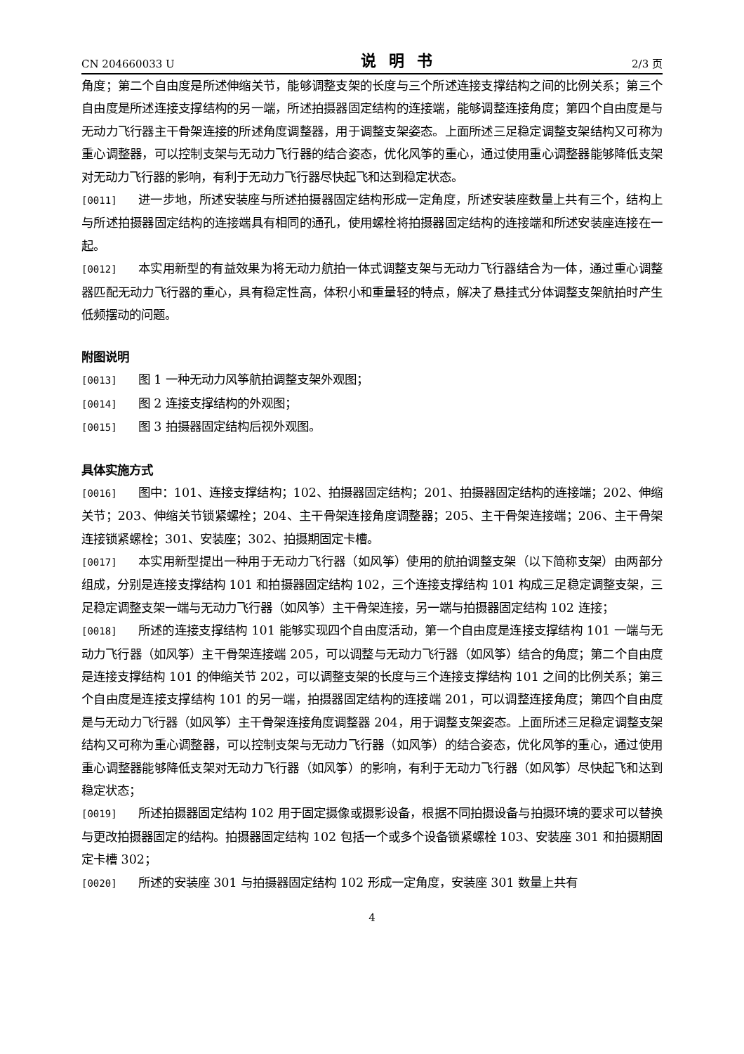CN 204660033 U 说明书 2/3 页
角度；第二个自由度是所述伸缩关节，能够调整支架的长度与三个所述连接支撑结构之间的比例关系；第三个自由度是所述连接支撑结构的另一端，所述拍摄器固定结构的连接端，能够调整连接角度；第四个自由度是与无动力飞行器主干骨架连接的所述角度调整器，用于调整支架姿态。上面所述三足稳定调整支架结构又可称为重心调整器，可以控制支架与无动力飞行器的结合姿态，优化风筝的重心，通过使用重心调整器能够降低支架对无动力飞行器的影响，有利于无动力飞行器尽快起飞和达到稳定状态。
[0011] 进一步地，所述安装座与所述拍摄器固定结构形成一定角度，所述安装座数量上共有三个，结构上与所述拍摄器固定结构的连接端具有相同的通孔，使用螺栓将拍摄器固定结构的连接端和所述安装座连接在一起。
[0012] 本实用新型的有益效果为将无动力航拍一体式调整支架与无动力飞行器结合为一体，通过重心调整器匹配无动力飞行器的重心，具有稳定性高，体积小和重量轻的特点，解决了悬挂式分体调整支架航拍时产生低频摆动的问题。
附图说明
[0013] 图 1 一种无动力风筝航拍调整支架外观图；
[0014] 图 2 连接支撑结构的外观图；
[0015] 图 3 拍摄器固定结构后视外观图。
具体实施方式
[0016] 图中：101、连接支撑结构；102、拍摄器固定结构；201、拍摄器固定结构的连接端；202、伸缩关节；203、伸缩关节锁紧螺栓；204、主干骨架连接角度调整器；205、主干骨架连接端；206、主干骨架连接锁紧螺栓；301、安装座；302、拍摄期固定卡槽。
[0017] 本实用新型提出一种用于无动力飞行器（如风筝）使用的航拍调整支架（以下简称支架）由两部分组成，分别是连接支撑结构 101 和拍摄器固定结构 102，三个连接支撑结构 101 构成三足稳定调整支架，三足稳定调整支架一端与无动力飞行器（如风筝）主干骨架连接，另一端与拍摄器固定结构 102 连接；
[0018] 所述的连接支撑结构 101 能够实现四个自由度活动，第一个自由度是连接支撑结构 101 一端与无动力飞行器（如风筝）主干骨架连接端 205，可以调整与无动力飞行器（如风筝）结合的角度；第二个自由度是连接支撑结构 101 的伸缩关节 202，可以调整支架的长度与三个连接支撑结构 101 之间的比例关系；第三个自由度是连接支撑结构 101 的另一端，拍摄器固定结构的连接端 201，可以调整连接角度；第四个自由度是与无动力飞行器（如风筝）主干骨架连接角度调整器 204，用于调整支架姿态。上面所述三足稳定调整支架结构又可称为重心调整器，可以控制支架与无动力飞行器（如风筝）的结合姿态，优化风筝的重心，通过使用重心调整器能够降低支架对无动力飞行器（如风筝）的影响，有利于无动力飞行器（如风筝）尽快起飞和达到稳定状态；
[0019] 所述拍摄器固定结构 102 用于固定摄像或摄影设备，根据不同拍摄设备与拍摄环境的要求可以替换与更改拍摄器固定的结构。拍摄器固定结构 102 包括一个或多个设备锁紧螺栓 103、安装座 301 和拍摄期固定卡槽 302；
[0020] 所述的安装座 301 与拍摄器固定结构 102 形成一定角度，安装座 301 数量上共有
4